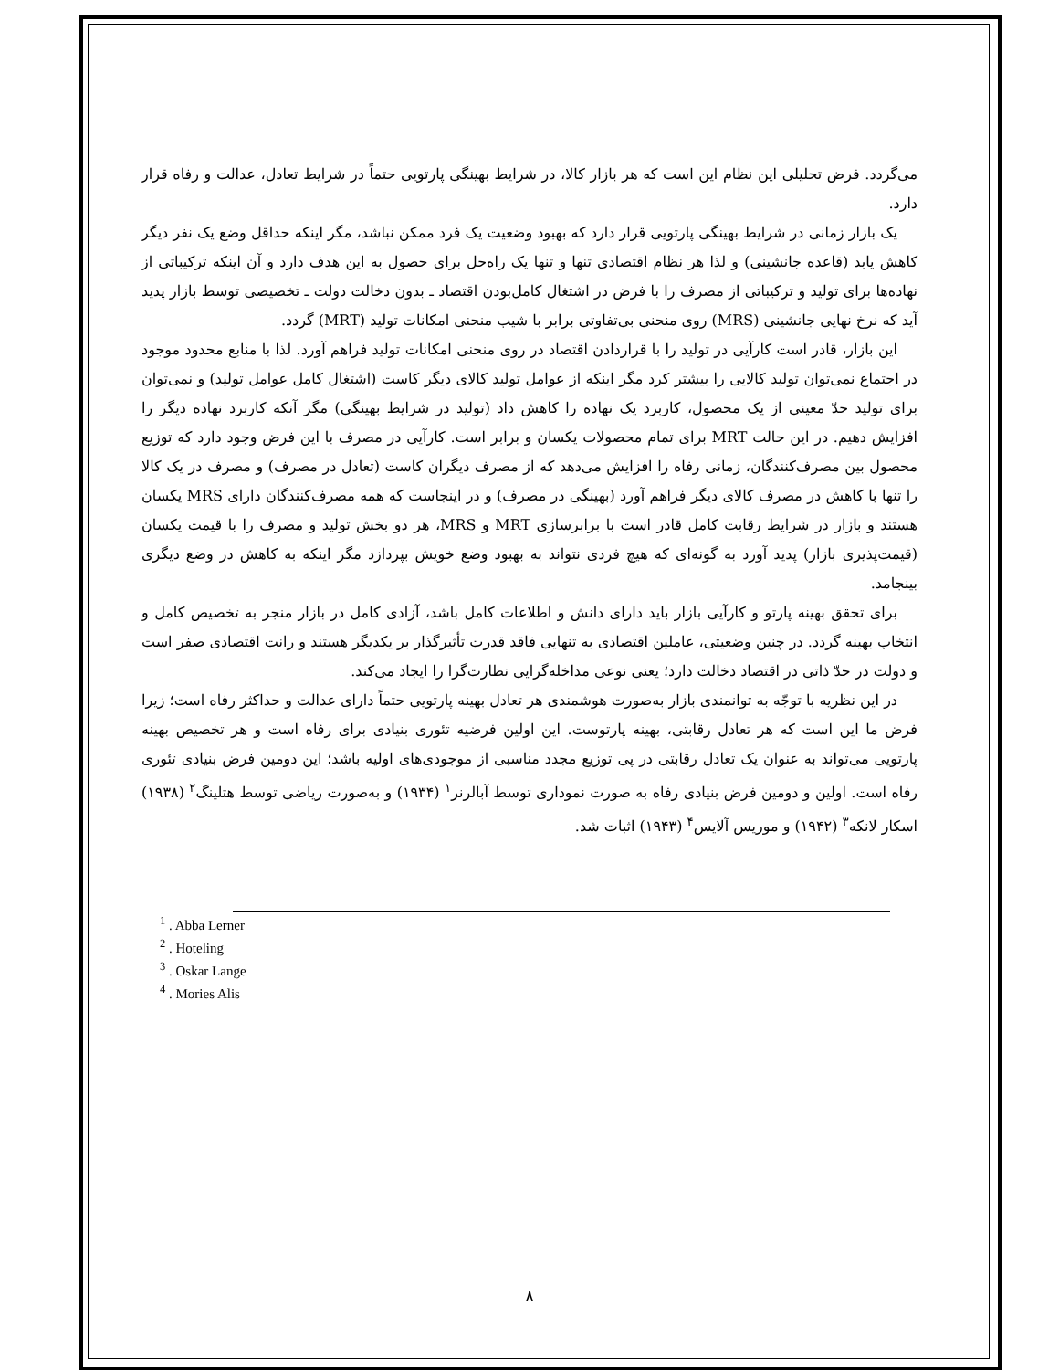می‌گردد. فرض تحلیلی این نظام این است که هر بازار کالا، در شرایط بهینگی پارتویی حتماً در شرایط تعادل، عدالت و رفاه قرار دارد.
یک بازار زمانی در شرایط بهینگی پارتویی قرار دارد که بهبود وضعیت یک فرد ممکن نباشد، مگر اینکه حداقل وضع یک نفر دیگر کاهش یابد (قاعده جانشینی) و لذا هر نظام اقتصادی تنها و تنها یک راه‌حل برای حصول به این هدف دارد و آن اینکه ترکیباتی از نهاده‌ها برای تولید و ترکیباتی از مصرف را با فرض در اشتغال کامل‌بودن اقتصاد ـ بدون دخالت دولت ـ تخصیصی توسط بازار پدید آید که نرخ نهایی جانشینی (MRS) روی منحنی بی‌تفاوتی برابر با شیب منحنی امکانات تولید (MRT) گردد.
این بازار، قادر است کارآیی در تولید را با قراردادن اقتصاد در روی منحنی امکانات تولید فراهم آورد. لذا با منابع محدود موجود در اجتماع نمی‌توان تولید کالایی را بیشتر کرد مگر اینکه از عوامل تولید کالای دیگر کاست (اشتغال کامل عوامل تولید) و نمی‌توان برای تولید حدّ معینی از یک محصول، کاربرد یک نهاده را کاهش داد (تولید در شرایط بهینگی) مگر آنکه کاربرد نهاده دیگر را افزایش دهیم. در این حالت MRT برای تمام محصولات یکسان و برابر است. کارآیی در مصرف با این فرض وجود دارد که توزیع محصول بین مصرف‌کنندگان، زمانی رفاه را افزایش می‌دهد که از مصرف دیگران کاست (تعادل در مصرف) و مصرف در یک کالا را تنها با کاهش در مصرف کالای دیگر فراهم آورد (بهینگی در مصرف) و در اینجاست که همه مصرف‌کنندگان دارای MRS یکسان هستند و بازار در شرایط رقابت کامل قادر است با برابرسازی MRT و MRS، هر دو بخش تولید و مصرف را با قیمت یکسان (قیمت‌پذیری بازار) پدید آورد به گونه‌ای که هیچ فردی نتواند به بهبود وضع خویش بپردازد مگر اینکه به کاهش در وضع دیگری بینجامد.
برای تحقق بهینه پارتو و کارآیی بازار باید دارای دانش و اطلاعات کامل باشد، آزادی کامل در بازار منجر به تخصیص کامل و انتخاب بهینه گردد. در چنین وضعیتی، عاملین اقتصادی به تنهایی فاقد قدرت تأثیرگذار بر یکدیگر هستند و رانت اقتصادی صفر است و دولت در حدّ ذاتی در اقتصاد دخالت دارد؛ یعنی نوعی مداخله‌گرایی نظارت‌گرا را ایجاد می‌کند.
در این نظریه با توجّه به توانمندی بازار به‌صورت هوشمندی هر تعادل بهینه پارتویی حتماً دارای عدالت و حداکثر رفاه است؛ زیرا فرض ما این است که هر تعادل رقابتی، بهینه پارتوست. این اولین فرضیه تئوری بنیادی برای رفاه است و هر تخصیص بهینه پارتویی می‌تواند به عنوان یک تعادل رقابتی در پی توزیع مجدد مناسبی از موجودی‌های اولیه باشد؛ این دومین فرض بنیادی تئوری رفاه است. اولین و دومین فرض بنیادی رفاه به صورت نموداری توسط آبالرنر<sup>۱</sup> (۱۹۳۴) و به‌صورت ریاضی توسط هتلینگ<sup>۲</sup> (۱۹۳۸) اسکار لانکه<sup>۳</sup> (۱۹۴۲) و موریس آلایس<sup>۴</sup> (۱۹۴۳) اثبات شد.
<sup>1</sup> . Abba Lerner
<sup>2</sup> . Hoteling
<sup>3</sup> . Oskar Lange
<sup>4</sup> . Mories Alis
۸